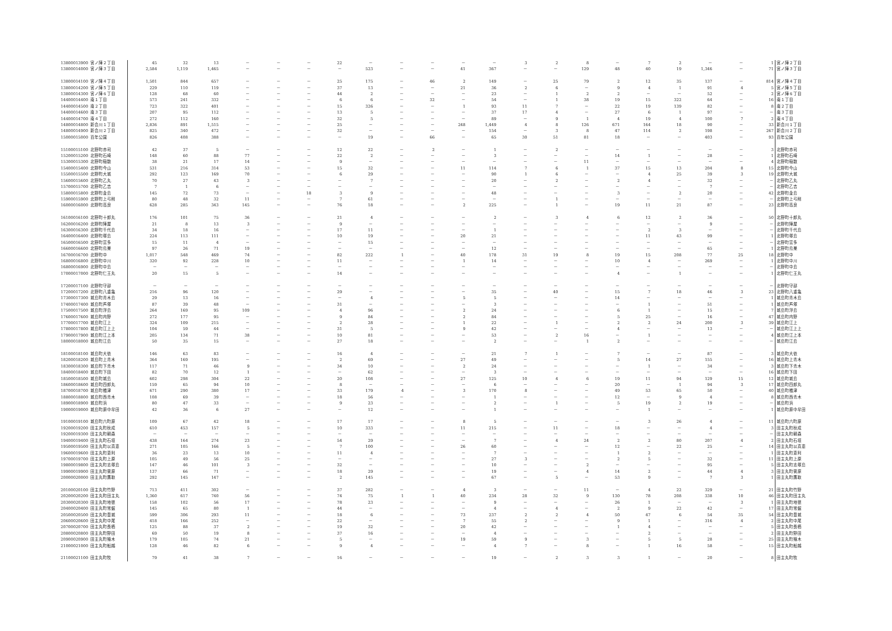| 13800013900 | 宮ノ陣２丁目 | 45 | 32 | 13 | － | － | － | 22 | － | － | － | － | － | 3 | 2 | 8 | － | 7 | 2 | － | － | 1 | 宮ノ陣２丁目 |
| 13800014000 | 宮ノ陣３丁目 | 2,584 | 1,119 | 1,465 | － | － | － | － | 523 | － | － | 41 | 367 | － | － | 129 | 48 | 40 | 19 | 1,346 | － | 71 | 宮ノ陣３丁目 |
| 13800014100 | 宮ノ陣４丁目 | 1,501 | 844 | 657 | － | － | － | 25 | 175 | － | 46 | 2 | 149 | － | 25 | 79 | 2 | 12 | 35 | 137 | － | 814 | 宮ノ陣４丁目 |
| 13800014200 | 宮ノ陣５丁目 | 229 | 110 | 119 | － | － | － | 37 | 13 | － | － | 21 | 36 | 2 | 6 | － | 9 | 4 | 1 | 91 | 4 | 5 | 宮ノ陣５丁目 |
| 13800014300 | 宮ノ陣６丁目 | 128 | 68 | 60 | － | － | － | 44 | 2 | － | － | － | 23 | － | 1 | 2 | 2 | － | － | 52 | － | 2 | 宮ノ陣６丁目 |
| 14400014400 | 南１丁目 | 573 | 241 | 332 | － | － | － | 6 | 6 | － | 32 | － | 54 | － | 1 | 38 | 19 | 15 | 322 | 64 | － | 16 | 南１丁目 |
| 14400014500 | 南２丁目 | 723 | 322 | 401 | － | － | － | 15 | 326 | － | － | 1 | 93 | 11 | 7 | － | 22 | 19 | 139 | 82 | － | 8 | 南２丁目 |
| 14400014600 | 南３丁目 | 207 | 95 | 112 | － | － | － | 13 | 5 | － | － | － | 37 | 17 | 4 | － | 27 | 6 | 1 | 97 | － | － | 南３丁目 |
| 14400014700 | 南４丁目 | 272 | 112 | 160 | － | － | － | 32 | 5 | － | － | － | 89 | － | 9 | 1 | 4 | 19 | 4 | 100 | 7 | 2 | 南４丁目 |
| 14800014800 | 新合川１丁目 | 2,836 | 891 | 1,515 | － | － | － | 25 | － | － | － | 248 | 1,449 | 4 | 8 | 126 | 671 | 164 | 18 | 90 | － | 33 | 新合川１丁目 |
| 14800014900 | 新合川２丁目 | 825 | 340 | 472 | － | － | － | 32 | － | － | － | － | 154 | － | 3 | 8 | 47 | 114 | 2 | 198 | － | 267 | 新合川２丁目 |
| 15000015000 | 百年公園 | 826 | 408 | 388 | － | － | － | － | 19 | － | 66 | － | 65 | 30 | 51 | 81 | 18 | － | － | 403 | － | 93 | 百年公園 |
| 15100015100 | 北野町赤司 | 42 | 37 | 5 | － | － | － | 12 | 22 | － | 2 | － | 1 | － | 2 | － | － | － | － | － | － | 3 | 北野町赤司 |
| 15200015200 | 北野町石崎 | 148 | 60 | 88 | 77 | － | － | 22 | 2 | － | － | － | 3 | － | － | － | 14 | 1 | － | 28 | － | 1 | 北野町石崎 |
| 15300015300 | 北野町稲数 | 38 | 21 | 17 | 14 | － | － | 9 | － | － | － | － | － | － | － | 11 | － | － | － | － | － | 4 | 北野町稲数 |
| 15400015400 | 北野町今山 | 531 | 216 | 314 | 53 | － | － | 15 | 32 | － | － | 11 | 114 | 7 | 6 | 1 | 37 | 15 | 13 | 204 | 8 | 15 | 北野町今山 |
| 15500015500 | 北野町大城 | 292 | 123 | 169 | 70 | － | － | 6 | 29 | － | － | － | 90 | 1 | 6 | － | － | 4 | 25 | 39 | 3 | 19 | 北野町大城 |
| 15600015600 | 北野町乙丸 | 70 | 27 | 43 | 3 | － | － | － | 7 | － | － | － | 20 | － | 2 | － | 2 | 4 | － | 32 | － | － | 北野町乙丸 |
| 15700015700 | 北野町乙吉 | 7 | 1 | 6 | － | － | － | － | － | － | － | － | － | － | － | － | － | － | － | 7 | － | － | 北野町乙吉 |
| 15800015800 | 北野町金島 | 145 | 72 | 73 | － | － | 18 | 3 | 9 | － | － | － | 48 | － | － | － | 3 | － | 2 | 20 | － | 42 | 北野町金島 |
| 15900015900 | 北野町上弓削 | 80 | 48 | 32 | 11 | － | － | 7 | 61 | － | － | － | － | － | 1 | － | － | － | － | － | － | － | 北野町上弓削 |
| 16000016000 | 北野町高良 | 628 | 285 | 343 | 145 | － | － | 76 | 18 | － | － | 2 | 225 | － | 1 | － | 19 | 11 | 21 | 87 | － | 23 | 北野町高良 |
| 16100016100 | 北野町十郎丸 | 176 | 101 | 75 | 36 | － | － | 21 | 4 | － | － | － | 2 | － | 3 | 4 | 6 | 12 | 2 | 36 | － | 50 | 北野町十郎丸 |
| 16200016200 | 北野町陣屋 | 21 | 8 | 13 | 3 | － | － | 9 | － | － | － | － | － | － | － | － | － | － | － | 9 | － | － | 北野町陣屋 |
| 16300016300 | 北野町千代島 | 34 | 18 | 16 | － | － | － | 17 | 11 | － | － | － | 1 | － | － | － | － | 2 | 3 | － | － | － | 北野町千代島 |
| 16400016400 | 北野町塚島 | 224 | 113 | 111 | － | － | － | 10 | 19 | － | － | 20 | 21 | － | － | － | － | 11 | 43 | 99 | － | 1 | 北野町塚島 |
| 16500016500 | 北野町富多 | 15 | 11 | 4 | － | － | － | － | 15 | － | － | － | － | － | － | － | － | － | － | － | － | － | 北野町富多 |
| 16600016600 | 北野町鳥巣 | 97 | 26 | 71 | 19 | － | － | － | － | － | － | － | 12 | － | － | － | － | － | － | 65 | － | 1 | 北野町鳥巣 |
| 16700016700 | 北野町中 | 1,017 | 548 | 469 | 74 | － | － | 82 | 222 | 1 | － | 40 | 178 | 31 | 19 | 8 | 19 | 15 | 208 | 77 | 25 | 18 | 北野町中 |
| 16800016800 | 北野町中川 | 320 | 92 | 228 | 10 | － | － | 11 | － | － | － | 1 | 14 | － | － | － | 10 | 4 | － | 269 | － | 1 | 北野町中川 |
| 16800016900 | 北野町中島 | － | － | － | － | － | － | － | － | － | － | － | － | － | － | － | － | － | － | － | － | － | 北野町中島 |
| 17000017000 | 北野町仁王丸 | 20 | 15 | 5 | － | － | － | 14 | － | － | － | － | － | － | － | － | 4 | － | 1 | － | － | 1 | 北野町仁王丸 |
| 17200017100 | 北野町守部 | － | － | － | － | － | － | － | － | － | － | － | － | － | － | － | － | － | － | － | － | － | 北野町守部 |
| 17200017200 | 北野町八重亀 | 216 | 96 | 120 | － | － | － | 29 | － | － | － | － | 35 | － | 40 | － | 15 | 7 | 18 | 46 | 3 | 23 | 北野町八重亀 |
| 17300017300 | 城島町青木島 | 29 | 13 | 16 | － | － | － | － | 4 | － | － | 5 | 5 | － | － | － | 14 | － | － | － | － | 1 | 城島町青木島 |
| 17400017400 | 城島町芦塚 | 87 | 39 | 48 | － | － | － | 31 | － | － | － | － | 3 | － | － | － | － | 1 | － | 51 | － | 1 | 城島町芦塚 |
| 17500017500 | 城島町浮島 | 264 | 169 | 95 | 109 | － | － | 4 | 96 | － | － | 2 | 24 | － | － | － | 6 | 1 | － | 15 | － | 7 | 城島町浮島 |
| 17600017600 | 城島町内野 | 272 | 177 | 95 | － | － | － | 9 | 84 | － | － | 2 | 84 | － | － | － | 5 | 25 | － | 16 | － | 47 | 城島町内野 |
| 17700017700 | 城島町江上 | 324 | 109 | 215 | － | － | － | 2 | 28 | － | － | 1 | 22 | － | 1 | － | 2 | 2 | 24 | 200 | 3 | 39 | 城島町江上 |
| 17800017800 | 城島町江上上 | 104 | 59 | 44 | － | － | － | 31 | 5 | － | － | 9 | 42 | － | － | － | 4 | － | － | 13 | － | － | 城島町江上上 |
| 17900017900 | 城島町江上本 | 205 | 134 | 71 | 38 | － | － | 10 | 81 | － | － | － | 53 | － | 2 | 16 | － | 1 | － | － | － | 4 | 城島町江上本 |
| 18000018000 | 城島町江島 | 50 | 35 | 15 | － | － | － | 27 | 18 | － | － | － | 2 | － | － | 1 | 2 | － | － | － | － | － | 城島町江島 |
| 18100018100 | 城島町大依 | 146 | 63 | 83 | － | － | － | 16 | 4 | － | － | － | 21 | 7 | 1 | － | 7 | － | － | 87 | － | 3 | 城島町大依 |
| 18200018200 | 城島町上青木 | 364 | 169 | 195 | － | － | － | 2 | 69 | － | － | 27 | 49 | － | － | － | 5 | 14 | 27 | 155 | － | 16 | 城島町上青木 |
| 18300018300 | 城島町下青木 | 117 | 71 | 46 | 9 | － | － | 34 | 10 | － | － | 2 | 24 | － | － | － | － | 1 | － | 34 | － | 3 | 城島町下青木 |
| 18400018400 | 城島町下田 | 82 | 70 | 12 | 1 | － | － | － | 62 | － | － | － | 3 | － | － | － | － | － | － | － | － | 16 | 城島町下田 |
| 18500018500 | 城島町城島 | 602 | 298 | 304 | 22 | － | － | 20 | 108 | － | － | 27 | 125 | 10 | 4 | 6 | 19 | 11 | 94 | 129 | 15 | 12 | 城島町城島 |
| 18600018600 | 城島町四郎丸 | 159 | 65 | 94 | 10 | － | － | 8 | － | － | － | － | 6 | － | － | － | 20 | － | 1 | 94 | 3 | 17 | 城島町四郎丸 |
| 18700018700 | 城島町楢津 | 671 | 290 | 380 | 17 | － | － | 33 | 179 | 4 | － | 3 | 170 | 8 | － | － | 49 | 53 | 65 | 50 | － | 40 | 城島町楢津 |
| 18800018800 | 城島町西青木 | 108 | 69 | 39 | － | － | － | 18 | 56 | － | － | － | 1 | － | － | － | 12 | － | 9 | 4 | － | 8 | 城島町西青木 |
| 18900018900 | 城島町浜 | 80 | 47 | 33 | － | － | － | 9 | 23 | － | － | － | 2 | － | 1 | － | 5 | 19 | 2 | 19 | － | － | 城島町浜 |
| 19000019000 | 城島町原中牟田 | 42 | 36 | 6 | 27 | － | － | － | 12 | － | － | － | 1 | － | － | － | － | 1 | － | － | － | 1 | 城島町原中牟田 |
| 19100019100 | 城島町六町原 | 109 | 67 | 42 | 18 | － | － | 17 | 17 | － | － | 8 | 5 | － | － | － | － | 3 | 26 | 4 | － | 11 | 城島町六町原 |
| 19200019200 | 田主丸町秋成 | 610 | 453 | 157 | 5 | － | － | 10 | 333 | － | － | 11 | 215 | － | 11 | － | 18 | － | － | 4 | － | 3 | 田主丸町秋成 |
| 19200019300 | 田主丸町朝森 | － | － | － | － | － | － | － | － | － | － | － | － | － | － | － | － | － | － | － | － | － | 田主丸町朝森 |
| 19400019400 | 田主丸町石垣 | 438 | 164 | 274 | 23 | － | － | 54 | 29 | － | － | － | 7 | － | 4 | 24 | 2 | 2 | 80 | 207 | 4 | 2 | 田主丸町石垣 |
| 19500019500 | 田主丸町以真恵 | 271 | 105 | 166 | 5 | － | － | 7 | 100 | － | － | 26 | 60 | － | － | － | 12 | － | 22 | 25 | － | 14 | 田主丸町以真恵 |
| 19600019600 | 田主丸町恵利 | 36 | 23 | 13 | 10 | － | － | 11 | 4 | － | － | － | 7 | － | － | － | 1 | 2 | － | － | － | 1 | 田主丸町恵利 |
| 19700019700 | 田主丸町上原 | 105 | 49 | 56 | 25 | － | － | － | － | － | － | － | 27 | 3 | － | － | 2 | 5 | － | 32 | － | 11 | 田主丸町上原 |
| 19800019800 | 田主丸町志塚島 | 147 | 46 | 101 | 3 | － | － | 32 | － | － | － | － | 10 | － | － | 2 | － | － | － | 95 | － | 5 | 田主丸町志塚島 |
| 19900019900 | 田主丸町菅原 | 137 | 66 | 71 | － | － | － | 18 | 29 | － | － | － | 19 | － | － | 4 | 14 | 2 | － | 44 | 4 | 3 | 田主丸町菅原 |
| 20000020000 | 田主丸町鷹取 | 292 | 145 | 147 | － | － | － | 2 | 145 | － | － | － | 67 | － | 5 | － | 53 | 9 | － | 7 | 3 | 1 | 田主丸町鷹取 |
| 20100020100 | 田主丸町竹野 | 713 | 411 | 302 | － | － | － | 37 | 282 | － | － | 4 | 3 | － | － | 11 | － | 4 | 22 | 329 | － | 21 | 田主丸町竹野 |
| 20200020200 | 田主丸町田主丸 | 1,360 | 617 | 740 | 56 | － | － | 74 | 75 | 1 | 1 | 40 | 234 | 28 | 32 | 9 | 130 | 78 | 208 | 338 | 10 | 46 | 田主丸町田主丸 |
| 20300020300 | 田主丸町地徳 | 158 | 102 | 56 | 17 | － | － | 78 | 23 | － | － | － | 9 | － | － | － | 26 | 1 | － | － | 3 | 1 | 田主丸町地徳 |
| 20400020400 | 田主丸町常盤 | 145 | 65 | 80 | 1 | － | － | 44 | － | － | － | － | 4 | － | 4 | － | 2 | 9 | 22 | 42 | － | 17 | 田主丸町常盤 |
| 20500020500 | 田主丸町豊城 | 599 | 306 | 293 | 11 | － | － | 18 | 6 | － | － | 73 | 237 | 2 | 2 | 4 | 50 | 47 | 6 | 54 | 35 | 54 | 田主丸町豊城 |
| 20600020600 | 田主丸町中尾 | 418 | 166 | 252 | － | － | － | 22 | － | － | － | 7 | 55 | 2 | － | － | 9 | 1 | － | 316 | 4 | 2 | 田主丸町中尾 |
| 20700020700 | 田主丸町長栖 | 125 | 88 | 37 | 2 | － | － | 19 | 32 | － | － | 20 | 42 | － | － | － | 1 | 4 | － | － | － | 5 | 田主丸町長栖 |
| 20800020800 | 田主丸町野田 | 69 | 50 | 19 | 8 | － | － | 37 | 16 | － | － | － | 4 | － | － | － | － | 2 | － | － | － | 2 | 田主丸町野田 |
| 20900020900 | 田主丸町殖木 | 179 | 105 | 74 | 21 | － | － | 5 | － | － | － | 19 | 59 | 9 | － | 3 | － | 5 | 5 | 28 | － | 25 | 田主丸町殖木 |
| 21000021000 | 田主丸町船越 | 128 | 46 | 82 | 6 | － | － | 9 | 4 | － | － | － | 4 | 7 | － | 8 | － | 1 | 16 | 58 | － | 15 | 田主丸町船越 |
| 21100021100 | 田主丸町牧 | 79 | 41 | 38 | 7 | － | － | 16 | － | － | － | － | 19 | － | 2 | 3 | 3 | 1 | － | 20 | － | 8 | 田主丸町牧 |